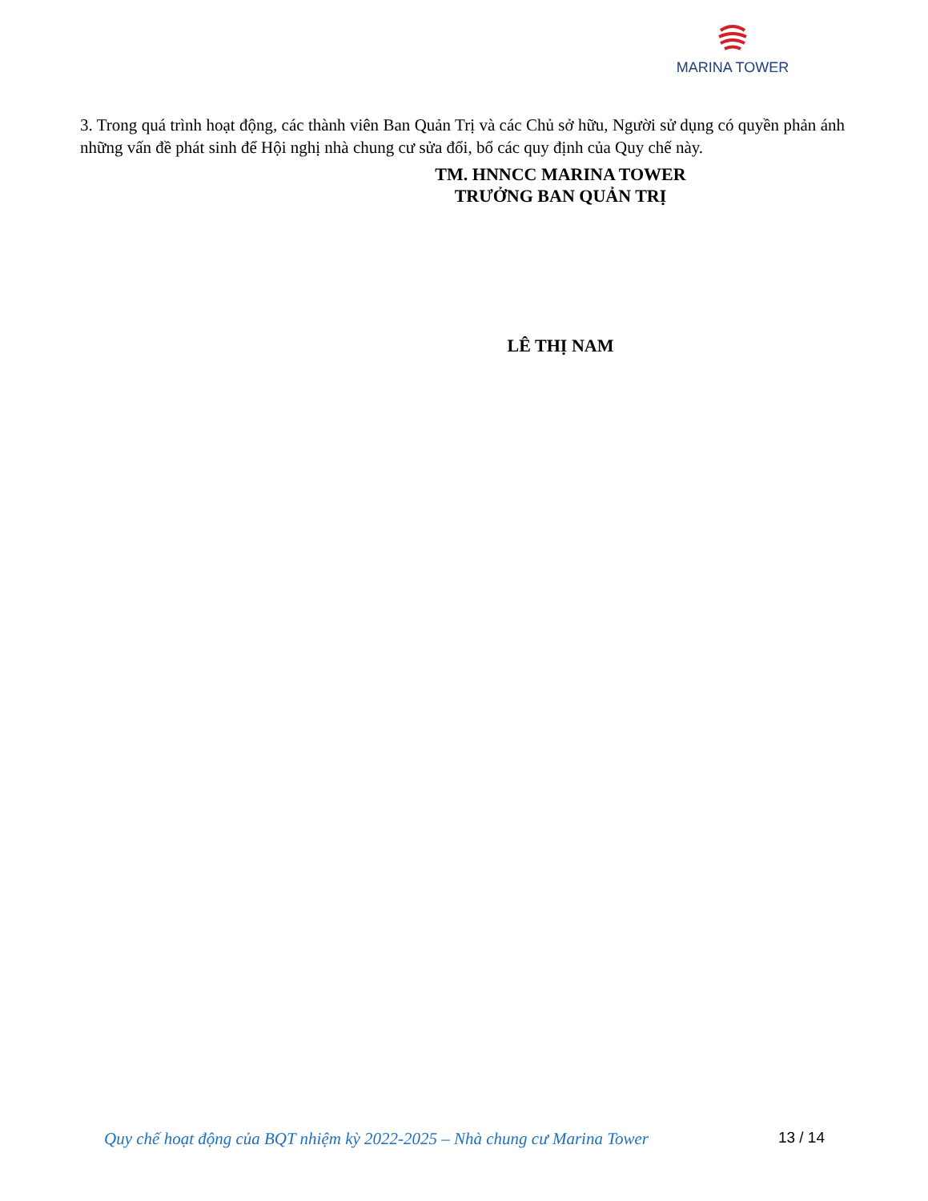MARINA TOWER
3. Trong quá trình hoạt động, các thành viên Ban Quản Trị và các Chủ sở hữu, Người sử dụng có quyền phản ánh những vấn đề phát sinh để Hội nghị nhà chung cư sửa đổi, bổ các quy định của Quy chế này.
TM. HNNCC MARINA TOWER
TRƯỞNG BAN QUẢN TRỊ
LÊ THỊ NAM
Quy chế hoạt động của BQT nhiệm kỳ 2022-2025 – Nhà chung cư Marina Tower 13 / 14